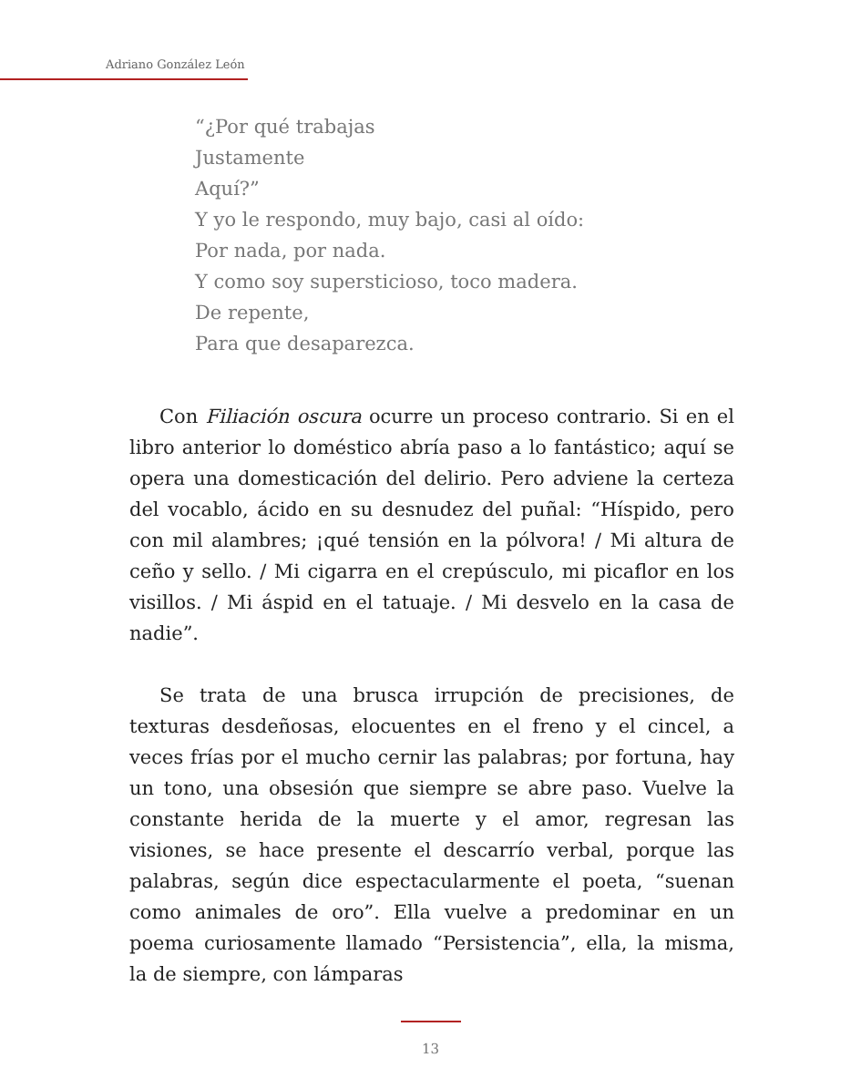Adriano González León
“¿Por qué trabajas
Justamente
Aquí?”
Y yo le respondo, muy bajo, casi al oído:
Por nada, por nada.
Y como soy supersticioso, toco madera.
De repente,
Para que desaparezca.
Con Filiación oscura ocurre un proceso contrario. Si en el libro anterior lo doméstico abría paso a lo fantástico; aquí se opera una domesticación del delirio. Pero adviene la certeza del vocablo, ácido en su desnudez del puñal: “Híspido, pero con mil alambres; ¡qué tensión en la pólvora! / Mi altura de ceño y sello. / Mi cigarra en el crepúsculo, mi picaflor en los visillos. / Mi áspid en el tatuaje. / Mi desvelo en la casa de nadie”.
Se trata de una brusca irrupción de precisiones, de texturas desdeñosas, elocuentes en el freno y el cincel, a veces frías por el mucho cernir las palabras; por fortuna, hay un tono, una obsesión que siempre se abre paso. Vuelve la constante herida de la muerte y el amor, regresan las visiones, se hace presente el descarrío verbal, porque las palabras, según dice espectacularmente el poeta, “suenan como animales de oro”. Ella vuelve a predominar en un poema curiosamente llamado “Persistencia”, ella, la misma, la de siempre, con lámparas
13